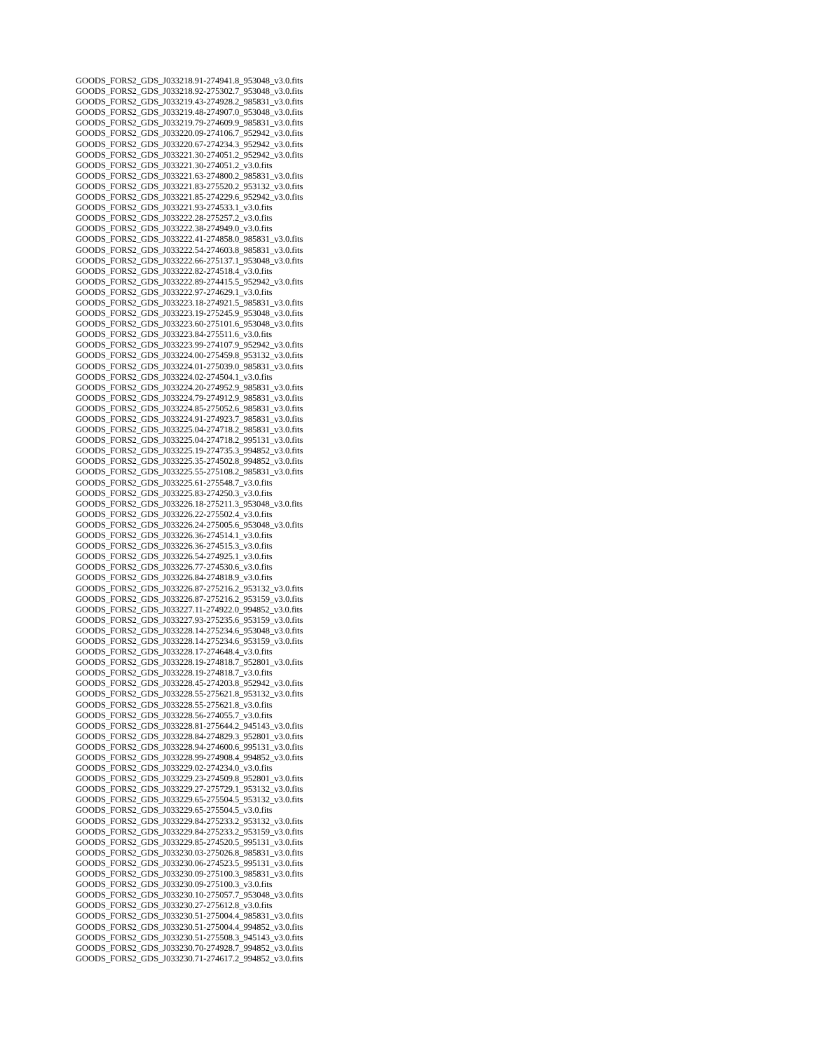GOODS_FORS2_GDS_J033218.91-274941.8_953048_v3.0.fits
GOODS_FORS2_GDS_J033218.92-275302.7_953048_v3.0.fits
GOODS_FORS2_GDS_J033219.43-274928.2_985831_v3.0.fits
GOODS_FORS2_GDS_J033219.48-274907.0_953048_v3.0.fits
GOODS_FORS2_GDS_J033219.79-274609.9_985831_v3.0.fits
GOODS_FORS2_GDS_J033220.09-274106.7_952942_v3.0.fits
GOODS_FORS2_GDS_J033220.67-274234.3_952942_v3.0.fits
GOODS_FORS2_GDS_J033221.30-274051.2_952942_v3.0.fits
GOODS_FORS2_GDS_J033221.30-274051.2_v3.0.fits
GOODS_FORS2_GDS_J033221.63-274800.2_985831_v3.0.fits
GOODS_FORS2_GDS_J033221.83-275520.2_953132_v3.0.fits
GOODS_FORS2_GDS_J033221.85-274229.6_952942_v3.0.fits
GOODS_FORS2_GDS_J033221.93-274533.1_v3.0.fits
GOODS_FORS2_GDS_J033222.28-275257.2_v3.0.fits
GOODS_FORS2_GDS_J033222.38-274949.0_v3.0.fits
GOODS_FORS2_GDS_J033222.41-274858.0_985831_v3.0.fits
GOODS_FORS2_GDS_J033222.54-274603.8_985831_v3.0.fits
GOODS_FORS2_GDS_J033222.66-275137.1_953048_v3.0.fits
GOODS_FORS2_GDS_J033222.82-274518.4_v3.0.fits
GOODS_FORS2_GDS_J033222.89-274415.5_952942_v3.0.fits
GOODS_FORS2_GDS_J033222.97-274629.1_v3.0.fits
GOODS_FORS2_GDS_J033223.18-274921.5_985831_v3.0.fits
GOODS_FORS2_GDS_J033223.19-275245.9_953048_v3.0.fits
GOODS_FORS2_GDS_J033223.60-275101.6_953048_v3.0.fits
GOODS_FORS2_GDS_J033223.84-275511.6_v3.0.fits
GOODS_FORS2_GDS_J033223.99-274107.9_952942_v3.0.fits
GOODS_FORS2_GDS_J033224.00-275459.8_953132_v3.0.fits
GOODS_FORS2_GDS_J033224.01-275039.0_985831_v3.0.fits
GOODS_FORS2_GDS_J033224.02-274504.1_v3.0.fits
GOODS_FORS2_GDS_J033224.20-274952.9_985831_v3.0.fits
GOODS_FORS2_GDS_J033224.79-274912.9_985831_v3.0.fits
GOODS_FORS2_GDS_J033224.85-275052.6_985831_v3.0.fits
GOODS_FORS2_GDS_J033224.91-274923.7_985831_v3.0.fits
GOODS_FORS2_GDS_J033225.04-274718.2_985831_v3.0.fits
GOODS_FORS2_GDS_J033225.04-274718.2_995131_v3.0.fits
GOODS_FORS2_GDS_J033225.19-274735.3_994852_v3.0.fits
GOODS_FORS2_GDS_J033225.35-274502.8_994852_v3.0.fits
GOODS_FORS2_GDS_J033225.55-275108.2_985831_v3.0.fits
GOODS_FORS2_GDS_J033225.61-275548.7_v3.0.fits
GOODS_FORS2_GDS_J033225.83-274250.3_v3.0.fits
GOODS_FORS2_GDS_J033226.18-275211.3_953048_v3.0.fits
GOODS_FORS2_GDS_J033226.22-275502.4_v3.0.fits
GOODS_FORS2_GDS_J033226.24-275005.6_953048_v3.0.fits
GOODS_FORS2_GDS_J033226.36-274514.1_v3.0.fits
GOODS_FORS2_GDS_J033226.36-274515.3_v3.0.fits
GOODS_FORS2_GDS_J033226.54-274925.1_v3.0.fits
GOODS_FORS2_GDS_J033226.77-274530.6_v3.0.fits
GOODS_FORS2_GDS_J033226.84-274818.9_v3.0.fits
GOODS_FORS2_GDS_J033226.87-275216.2_953132_v3.0.fits
GOODS_FORS2_GDS_J033226.87-275216.2_953159_v3.0.fits
GOODS_FORS2_GDS_J033227.11-274922.0_994852_v3.0.fits
GOODS_FORS2_GDS_J033227.93-275235.6_953159_v3.0.fits
GOODS_FORS2_GDS_J033228.14-275234.6_953048_v3.0.fits
GOODS_FORS2_GDS_J033228.14-275234.6_953159_v3.0.fits
GOODS_FORS2_GDS_J033228.17-274648.4_v3.0.fits
GOODS_FORS2_GDS_J033228.19-274818.7_952801_v3.0.fits
GOODS_FORS2_GDS_J033228.19-274818.7_v3.0.fits
GOODS_FORS2_GDS_J033228.45-274203.8_952942_v3.0.fits
GOODS_FORS2_GDS_J033228.55-275621.8_953132_v3.0.fits
GOODS_FORS2_GDS_J033228.55-275621.8_v3.0.fits
GOODS_FORS2_GDS_J033228.56-274055.7_v3.0.fits
GOODS_FORS2_GDS_J033228.81-275644.2_945143_v3.0.fits
GOODS_FORS2_GDS_J033228.84-274829.3_952801_v3.0.fits
GOODS_FORS2_GDS_J033228.94-274600.6_995131_v3.0.fits
GOODS_FORS2_GDS_J033228.99-274908.4_994852_v3.0.fits
GOODS_FORS2_GDS_J033229.02-274234.0_v3.0.fits
GOODS_FORS2_GDS_J033229.23-274509.8_952801_v3.0.fits
GOODS_FORS2_GDS_J033229.27-275729.1_953132_v3.0.fits
GOODS_FORS2_GDS_J033229.65-275504.5_953132_v3.0.fits
GOODS_FORS2_GDS_J033229.65-275504.5_v3.0.fits
GOODS_FORS2_GDS_J033229.84-275233.2_953132_v3.0.fits
GOODS_FORS2_GDS_J033229.84-275233.2_953159_v3.0.fits
GOODS_FORS2_GDS_J033229.85-274520.5_995131_v3.0.fits
GOODS_FORS2_GDS_J033230.03-275026.8_985831_v3.0.fits
GOODS_FORS2_GDS_J033230.06-274523.5_995131_v3.0.fits
GOODS_FORS2_GDS_J033230.09-275100.3_985831_v3.0.fits
GOODS_FORS2_GDS_J033230.09-275100.3_v3.0.fits
GOODS_FORS2_GDS_J033230.10-275057.7_953048_v3.0.fits
GOODS_FORS2_GDS_J033230.27-275612.8_v3.0.fits
GOODS_FORS2_GDS_J033230.51-275004.4_985831_v3.0.fits
GOODS_FORS2_GDS_J033230.51-275004.4_994852_v3.0.fits
GOODS_FORS2_GDS_J033230.51-275508.3_945143_v3.0.fits
GOODS_FORS2_GDS_J033230.70-274928.7_994852_v3.0.fits
GOODS_FORS2_GDS_J033230.71-274617.2_994852_v3.0.fits